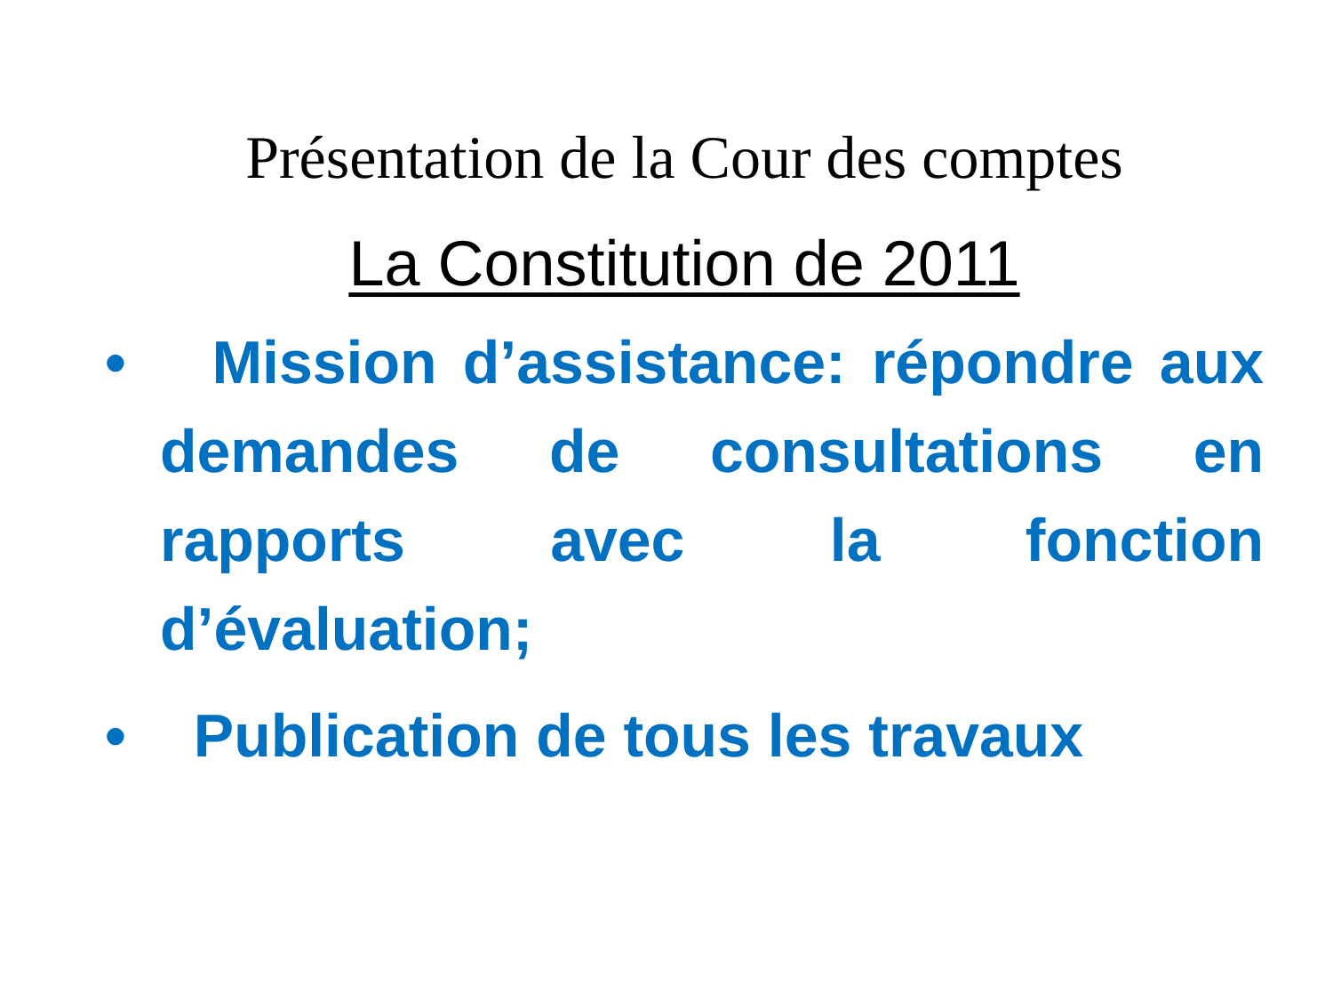Présentation de la Cour des comptes
La Constitution de 2011
• Mission d’assistance: répondre aux demandes de consultations en rapports avec la fonction d’évaluation;
• Publication de tous les travaux